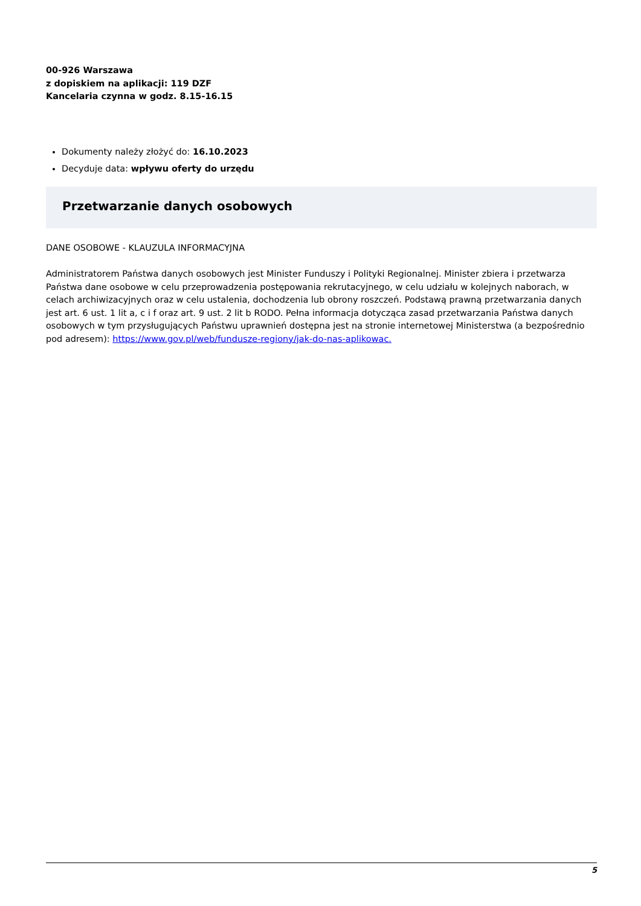00-926 Warszawa
z dopiskiem na aplikacji: 119 DZF
Kancelaria czynna w godz. 8.15-16.15
Dokumenty należy złożyć do: 16.10.2023
Decyduje data: wpływu oferty do urzędu
Przetwarzanie danych osobowych
DANE OSOBOWE - KLAUZULA INFORMACYJNA
Administratorem Państwa danych osobowych jest Minister Funduszy i Polityki Regionalnej. Minister zbiera i przetwarza Państwa dane osobowe w celu przeprowadzenia postępowania rekrutacyjnego, w celu udziału w kolejnych naborach, w celach archiwizacyjnych oraz w celu ustalenia, dochodzenia lub obrony roszczeń. Podstawą prawną przetwarzania danych jest art. 6 ust. 1 lit a, c i f oraz art. 9 ust. 2 lit b RODO. Pełna informacja dotycząca zasad przetwarzania Państwa danych osobowych w tym przysługujących Państwu uprawnień dostępna jest na stronie internetowej Ministerstwa (a bezpośrednio pod adresem): https://www.gov.pl/web/fundusze-regiony/jak-do-nas-aplikowac.
5